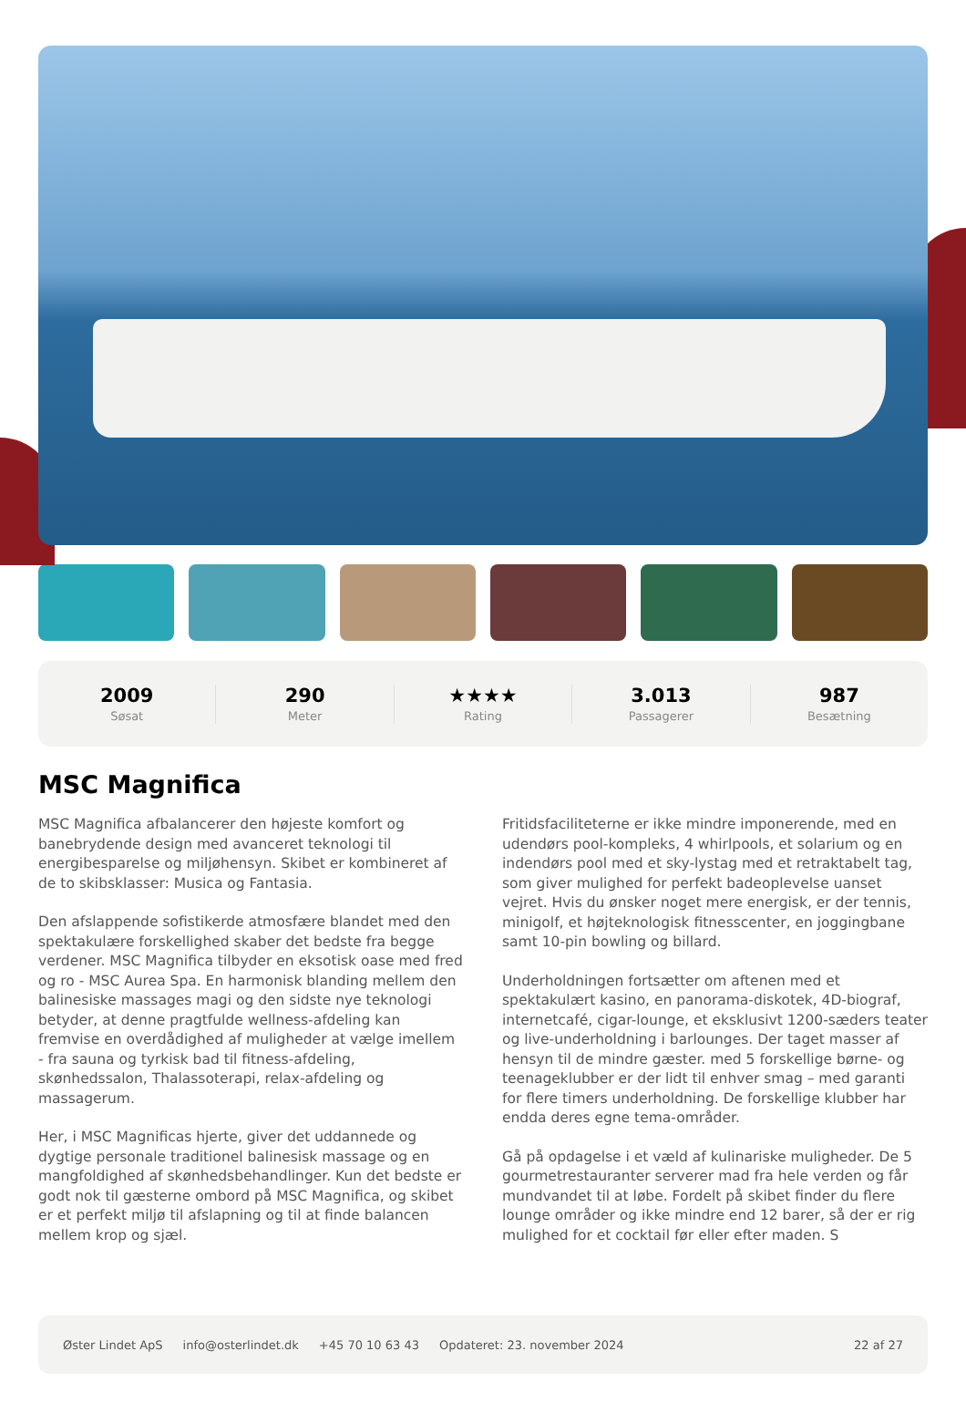2009
Søsat
290
Meter
★★★★
Rating
3.013
Passagerer
987
Besætning
MSC Magnifica
MSC Magnifica afbalancerer den højeste komfort og banebrydende design med avanceret teknologi til energibesparelse og miljøhensyn. Skibet er kombineret af de to skibsklasser: Musica og Fantasia.
Den afslappende sofistikerde atmosfære blandet med den spektakulære forskellighed skaber det bedste fra begge verdener. MSC Magnifica tilbyder en eksotisk oase med fred og ro - MSC Aurea Spa. En harmonisk blanding mellem den balinesiske massages magi og den sidste nye teknologi betyder, at denne pragtfulde wellness-afdeling kan fremvise en overdådighed af muligheder at vælge imellem - fra sauna og tyrkisk bad til fitness-afdeling, skønhedssalon, Thalassoterapi, relax-afdeling og massagerum.
Her, i MSC Magnificas hjerte, giver det uddannede og dygtige personale traditionel balinesisk massage og en mangfoldighed af skønhedsbehandlinger. Kun det bedste er godt nok til gæsterne ombord på MSC Magnifica, og skibet er et perfekt miljø til afslapning og til at finde balancen mellem krop og sjæl.
Fritidsfaciliteterne er ikke mindre imponerende, med en udendørs pool-kompleks, 4 whirlpools, et solarium og en indendørs pool med et sky-lystag med et retraktabelt tag, som giver mulighed for perfekt badeoplevelse uanset vejret. Hvis du ønsker noget mere energisk, er der tennis, minigolf, et højteknologisk fitnesscenter, en joggingbane samt 10-pin bowling og billard.
Underholdningen fortsætter om aftenen med et spektakulært kasino, en panorama-diskotek, 4D-biograf, internetcafé, cigar-lounge, et eksklusivt 1200-sæders teater og live-underholdning i barlounges. Der taget masser af hensyn til de mindre gæster. med 5 forskellige børne- og teenageklubber er der lidt til enhver smag – med garanti for flere timers underholdning. De forskellige klubber har endda deres egne tema-områder.
Gå på opdagelse i et væld af kulinariske muligheder. De 5 gourmetrestauranter serverer mad fra hele verden og får mundvandet til at løbe. Fordelt på skibet finder du flere lounge områder og ikke mindre end 12 barer, så der er rig mulighed for et cocktail før eller efter maden. S
Øster Lindet ApS info@osterlindet.dk +45 70 10 63 43 Opdateret: 23. november 2024 22 af 27